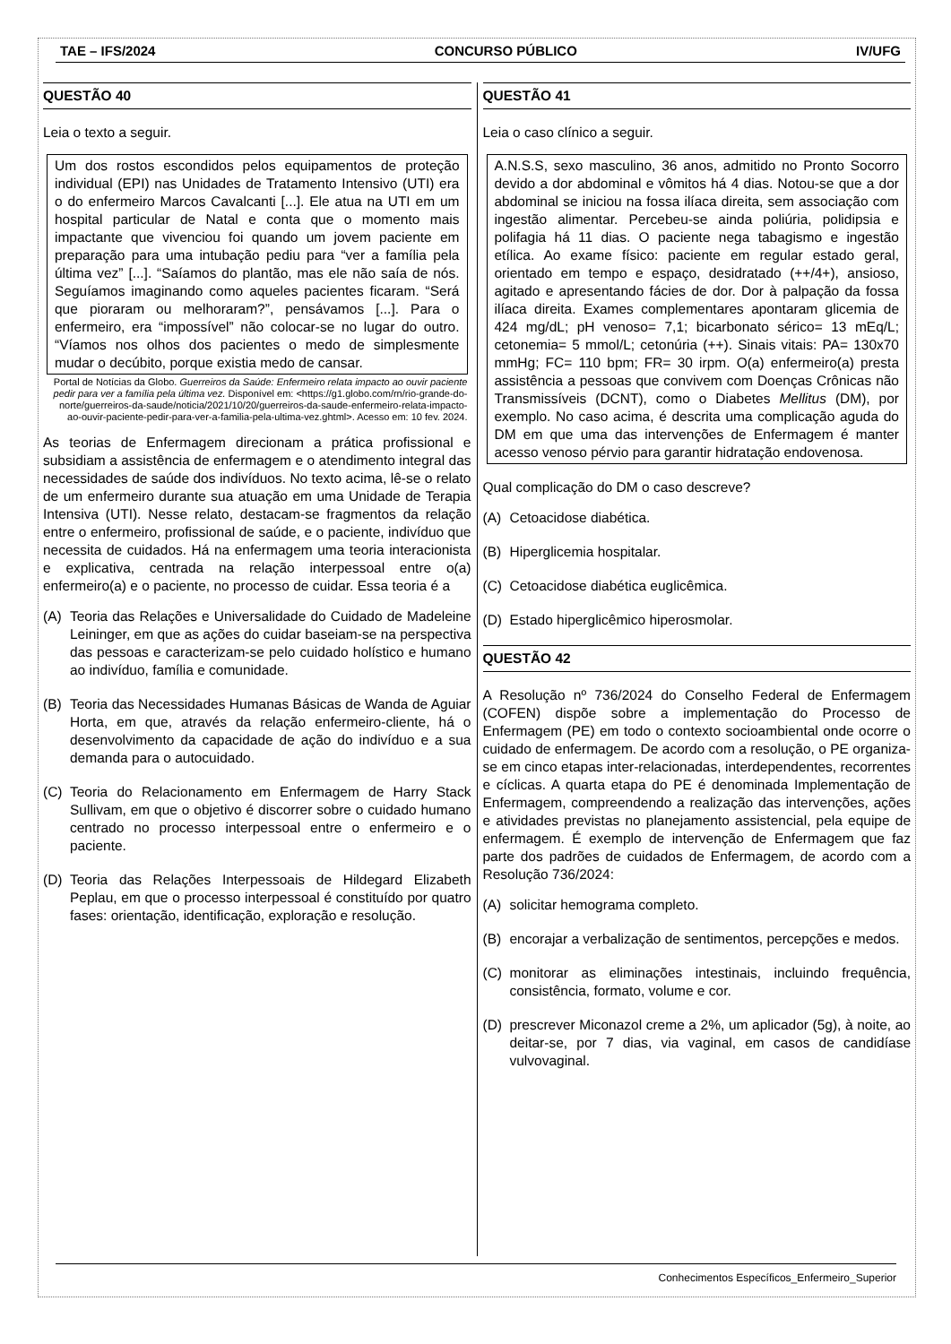TAE – IFS/2024 CONCURSO PÚBLICO IV/UFG
QUESTÃO 40
Leia o texto a seguir.
Um dos rostos escondidos pelos equipamentos de proteção individual (EPI) nas Unidades de Tratamento Intensivo (UTI) era o do enfermeiro Marcos Cavalcanti [...]. Ele atua na UTI em um hospital particular de Natal e conta que o momento mais impactante que vivenciou foi quando um jovem paciente em preparação para uma intubação pediu para “ver a família pela última vez” [...]. “Saíamos do plantão, mas ele não saía de nós. Seguíamos imaginando como aqueles pacientes ficaram. “Será que pioraram ou melhoraram?”, pensávamos [...]. Para o enfermeiro, era “impossível” não colocar-se no lugar do outro. “Víamos nos olhos dos pacientes o medo de simplesmente mudar o decúbito, porque existia medo de cansar.
Portal de Notícias da Globo. Guerreiros da Saúde: Enfermeiro relata impacto ao ouvir paciente pedir para ver a família pela última vez. Disponível em: <https://g1.globo.com/rn/rio-grande-do-norte/guerreiros-da-saude/noticia/2021/10/20/guerreiros-da-saude-enfermeiro-relata-impacto-ao-ouvir-paciente-pedir-para-ver-a-familia-pela-ultima-vez.ghtml>. Acesso em: 10 fev. 2024.
As teorias de Enfermagem direcionam a prática profissional e subsidiam a assistência de enfermagem e o atendimento integral das necessidades de saúde dos indivíduos. No texto acima, lê-se o relato de um enfermeiro durante sua atuação em uma Unidade de Terapia Intensiva (UTI). Nesse relato, destacam-se fragmentos da relação entre o enfermeiro, profissional de saúde, e o paciente, indivíduo que necessita de cuidados. Há na enfermagem uma teoria interacionista e explicativa, centrada na relação interpessoal entre o(a) enfermeiro(a) e o paciente, no processo de cuidar. Essa teoria é a
(A) Teoria das Relações e Universalidade do Cuidado de Madeleine Leininger, em que as ações do cuidar baseiam-se na perspectiva das pessoas e caracterizam-se pelo cuidado holístico e humano ao indivíduo, família e comunidade.
(B) Teoria das Necessidades Humanas Básicas de Wanda de Aguiar Horta, em que, através da relação enfermeiro-cliente, há o desenvolvimento da capacidade de ação do indivíduo e a sua demanda para o autocuidado.
(C) Teoria do Relacionamento em Enfermagem de Harry Stack Sullivam, em que o objetivo é discorrer sobre o cuidado humano centrado no processo interpessoal entre o enfermeiro e o paciente.
(D) Teoria das Relações Interpessoais de Hildegard Elizabeth Peplau, em que o processo interpessoal é constituído por quatro fases: orientação, identificação, exploração e resolução.
QUESTÃO 41
Leia o caso clínico a seguir.
A.N.S.S, sexo masculino, 36 anos, admitido no Pronto Socorro devido a dor abdominal e vômitos há 4 dias. Notou-se que a dor abdominal se iniciou na fossa ilíaca direita, sem associação com ingestão alimentar. Percebeu-se ainda poliúria, polidipsia e polifagia há 11 dias. O paciente nega tabagismo e ingestão etílica. Ao exame físico: paciente em regular estado geral, orientado em tempo e espaço, desidratado (++/4+), ansioso, agitado e apresentando fácies de dor. Dor à palpação da fossa ilíaca direita. Exames complementares apontaram glicemia de 424 mg/dL; pH venoso= 7,1; bicarbonato sérico= 13 mEq/L; cetonemia= 5 mmol/L; cetonúria (++). Sinais vitais: PA= 130x70 mmHg; FC= 110 bpm; FR= 30 irpm. O(a) enfermeiro(a) presta assistência a pessoas que convivem com Doenças Crônicas não Transmissíveis (DCNT), como o Diabetes Mellitus (DM), por exemplo. No caso acima, é descrita uma complicação aguda do DM em que uma das intervenções de Enfermagem é manter acesso venoso pérvio para garantir hidratação endovenosa.
Qual complicação do DM o caso descreve?
(A) Cetoacidose diabética.
(B) Hiperglicemia hospitalar.
(C) Cetoacidose diabética euglicêmica.
(D) Estado hiperglicêmico hiperosmolar.
QUESTÃO 42
A Resolução nº 736/2024 do Conselho Federal de Enfermagem (COFEN) dispõe sobre a implementação do Processo de Enfermagem (PE) em todo o contexto socioambiental onde ocorre o cuidado de enfermagem. De acordo com a resolução, o PE organiza-se em cinco etapas inter-relacionadas, interdependentes, recorrentes e cíclicas. A quarta etapa do PE é denominada Implementação de Enfermagem, compreendendo a realização das intervenções, ações e atividades previstas no planejamento assistencial, pela equipe de enfermagem. É exemplo de intervenção de Enfermagem que faz parte dos padrões de cuidados de Enfermagem, de acordo com a Resolução 736/2024:
(A) solicitar hemograma completo.
(B) encorajar a verbalização de sentimentos, percepções e medos.
(C) monitorar as eliminações intestinais, incluindo frequência, consistência, formato, volume e cor.
(D) prescrever Miconazol creme a 2%, um aplicador (5g), à noite, ao deitar-se, por 7 dias, via vaginal, em casos de candidíase vulvovaginal.
Conhecimentos Específicos_Enfermeiro_Superior